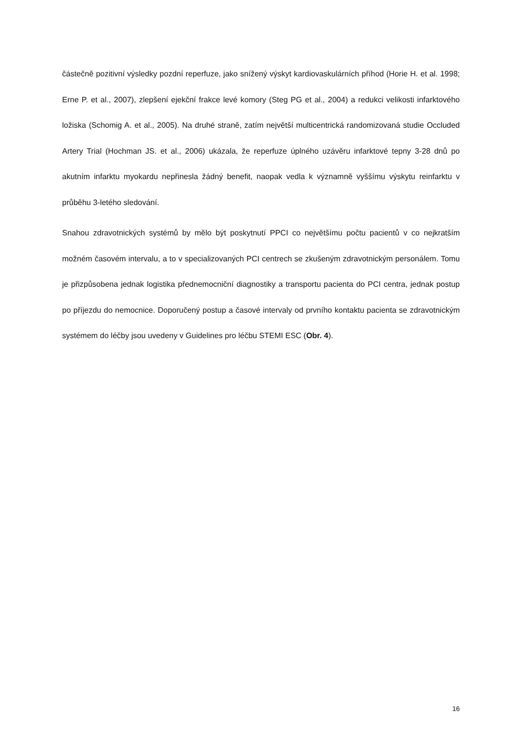částečně pozitivní výsledky pozdní reperfuze, jako snížený výskyt kardiovaskulárních příhod (Horie H. et al. 1998; Erne P. et al., 2007), zlepšení ejekční frakce levé komory (Steg PG et al., 2004) a redukci velikosti infarktového ložiska (Schomig A. et al., 2005). Na druhé straně, zatím největší multicentrická randomizovaná studie Occluded Artery Trial (Hochman JS. et al., 2006) ukázala, že reperfuze úplného uzávěru infarktové tepny 3-28 dnů po akutním infarktu myokardu nepřinesla žádný benefit, naopak vedla k významně vyššímu výskytu reinfarktu v průběhu 3-letého sledování.
Snahou zdravotnických systémů by mělo být poskytnutí PPCI co největšímu počtu pacientů v co nejkratším možném časovém intervalu, a to v specializovaných PCI centrech se zkušeným zdravotnickým personálem. Tomu je přizpůsobena jednak logistika přednemocniční diagnostiky a transportu pacienta do PCI centra, jednak postup po příjezdu do nemocnice. Doporučený postup a časové intervaly od prvního kontaktu pacienta se zdravotnickým systémem do léčby jsou uvedeny v Guidelines pro léčbu STEMI ESC (Obr. 4).
16